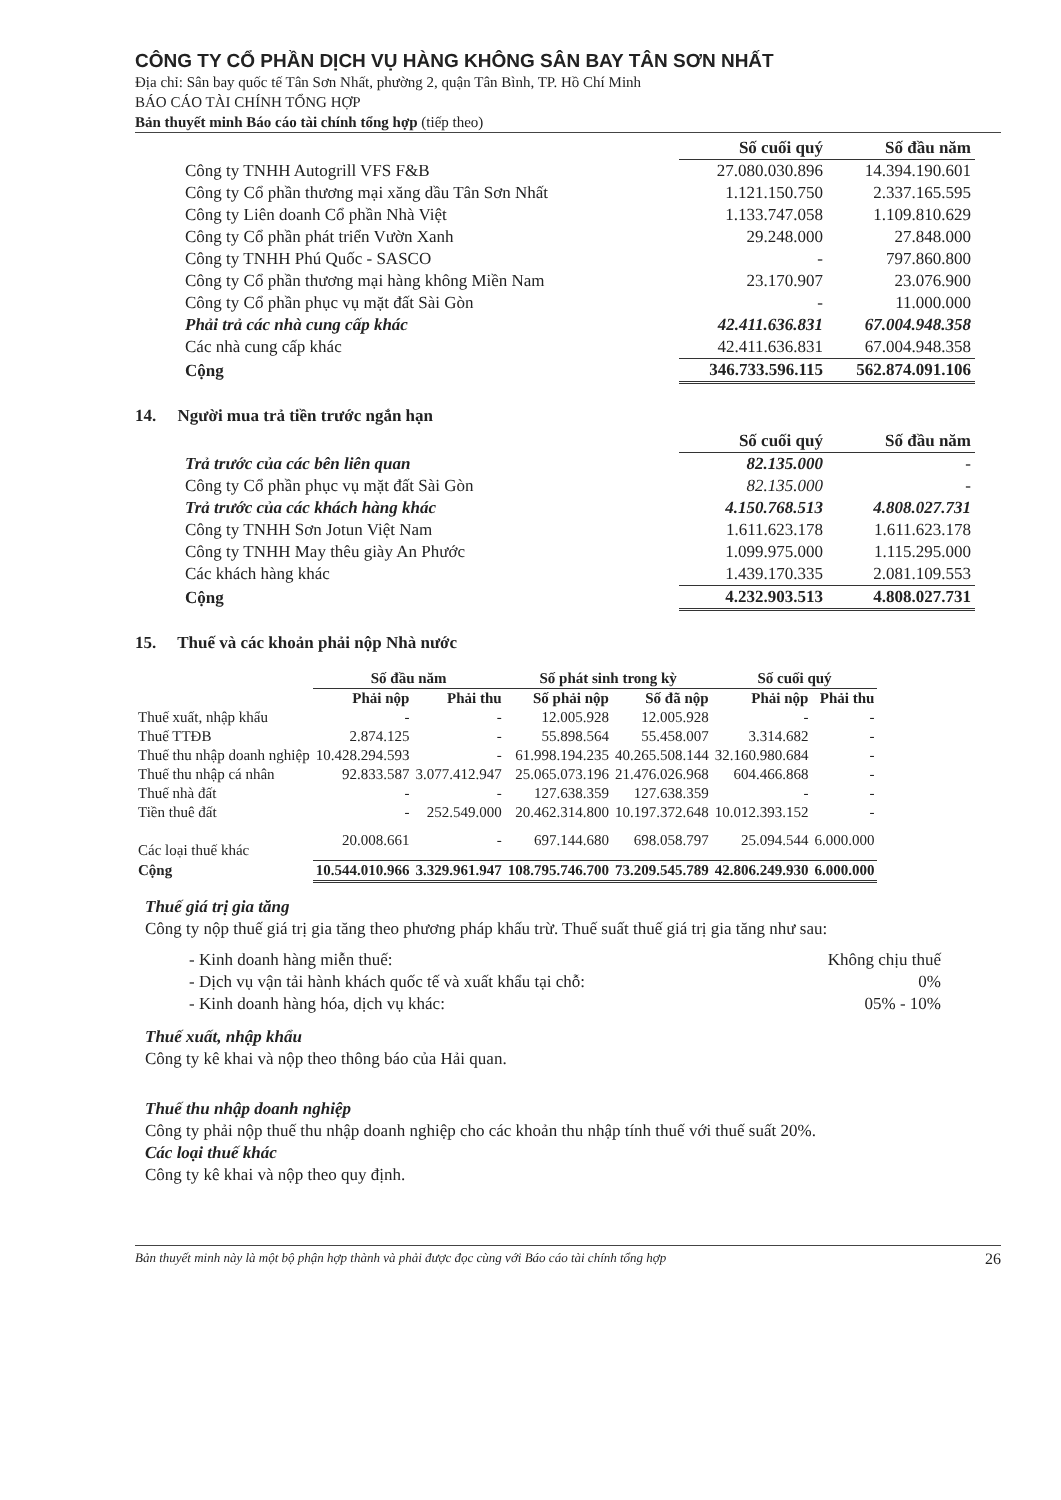CÔNG TY CỔ PHẦN DỊCH VỤ HÀNG KHÔNG SÂN BAY TÂN SƠN NHẤT
Địa chỉ: Sân bay quốc tế Tân Sơn Nhất, phường 2, quận Tân Bình, TP. Hồ Chí Minh
BÁO CÁO TÀI CHÍNH TỔNG HỢP
Bản thuyết minh Báo cáo tài chính tổng hợp (tiếp theo)
| | Số cuối quý | Số đầu năm |
| Công ty TNHH Autogrill VFS F&B | 27.080.030.896 | 14.394.190.601 |
| Công ty Cổ phần thương mại xăng dầu Tân Sơn Nhất | 1.121.150.750 | 2.337.165.595 |
| Công ty Liên doanh Cổ phần Nhà Việt | 1.133.747.058 | 1.109.810.629 |
| Công ty Cổ phần phát triển Vườn Xanh | 29.248.000 | 27.848.000 |
| Công ty TNHH Phú Quốc - SASCO | - | 797.860.800 |
| Công ty Cổ phần thương mại hàng không Miền Nam | 23.170.907 | 23.076.900 |
| Công ty Cổ phần phục vụ mặt đất Sài Gòn | - | 11.000.000 |
| Phải trả các nhà cung cấp khác | 42.411.636.831 | 67.004.948.358 |
| Các nhà cung cấp khác | 42.411.636.831 | 67.004.948.358 |
| Cộng | 346.733.596.115 | 562.874.091.106 |
14. Người mua trả tiền trước ngắn hạn
| | Số cuối quý | Số đầu năm |
| Trả trước của các bên liên quan | 82.135.000 | - |
| Công ty Cổ phần phục vụ mặt đất Sài Gòn | 82.135.000 | - |
| Trả trước của các khách hàng khác | 4.150.768.513 | 4.808.027.731 |
| Công ty TNHH Sơn Jotun Việt Nam | 1.611.623.178 | 1.611.623.178 |
| Công ty TNHH May thêu giày An Phước | 1.099.975.000 | 1.115.295.000 |
| Các khách hàng khác | 1.439.170.335 | 2.081.109.553 |
| Cộng | 4.232.903.513 | 4.808.027.731 |
15. Thuế và các khoản phải nộp Nhà nước
| | Số đầu năm | | Số phát sinh trong kỳ | | Số cuối quý | |
| --- | --- | --- | --- | --- | --- | --- |
| | Phải nộp | Phải thu | Số phải nộp | Số đã nộp | Phải nộp | Phải thu |
| Thuế xuất, nhập khẩu | - | - | 12.005.928 | 12.005.928 | - | - |
| Thuế TTĐB | 2.874.125 | - | 55.898.564 | 55.458.007 | 3.314.682 | - |
| Thuế thu nhập doanh nghiệp | 10.428.294.593 | - | 61.998.194.235 | 40.265.508.144 | 32.160.980.684 | - |
| Thuế thu nhập cá nhân | 92.833.587 | 3.077.412.947 | 25.065.073.196 | 21.476.026.968 | 604.466.868 | - |
| Thuế nhà đất | - | - | 127.638.359 | 127.638.359 | - | - |
| Tiền thuê đất | - | 252.549.000 | 20.462.314.800 | 10.197.372.648 | 10.012.393.152 | - |
| Các loại thuế khác | 20.008.661 | - | 697.144.680 | 698.058.797 | 25.094.544 | 6.000.000 |
| Cộng | 10.544.010.966 | 3.329.961.947 | 108.795.746.700 | 73.209.545.789 | 42.806.249.930 | 6.000.000 |
Thuế giá trị gia tăng
Công ty nộp thuế giá trị gia tăng theo phương pháp khấu trừ. Thuế suất thuế giá trị gia tăng như sau:
| - Kinh doanh hàng miễn thuế: | Không chịu thuế |
| - Dịch vụ vận tải hành khách quốc tế và xuất khẩu tại chỗ: | 0% |
| - Kinh doanh hàng hóa, dịch vụ khác: | 05% - 10% |
Thuế xuất, nhập khẩu
Công ty kê khai và nộp theo thông báo của Hải quan.
Thuế thu nhập doanh nghiệp
Công ty phải nộp thuế thu nhập doanh nghiệp cho các khoản thu nhập tính thuế với thuế suất 20%.
Các loại thuế khác
Công ty kê khai và nộp theo quy định.
Bản thuyết minh này là một bộ phận hợp thành và phải được đọc cùng với Báo cáo tài chính tổng hợp 26